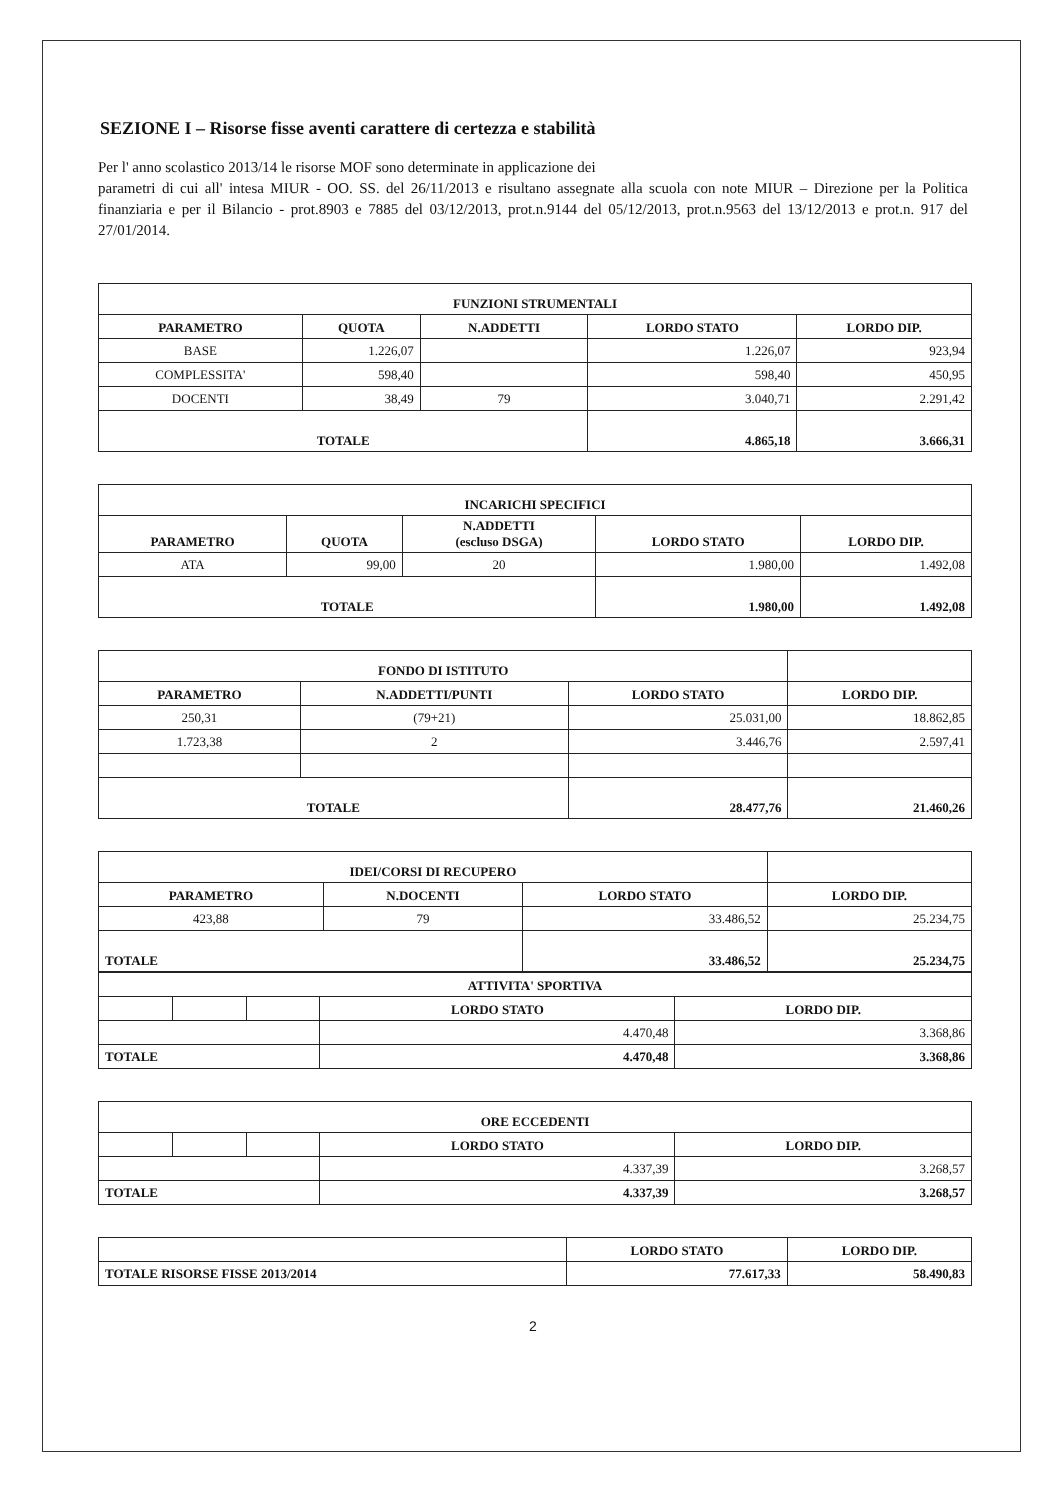SEZIONE I – Risorse fisse aventi carattere di certezza e stabilità
Per l' anno scolastico 2013/14 le risorse MOF sono determinate in applicazione dei
parametri di cui all' intesa MIUR - OO. SS. del 26/11/2013 e risultano assegnate alla scuola con note MIUR – Direzione per la Politica finanziaria e per il Bilancio - prot.8903 e 7885 del 03/12/2013, prot.n.9144 del 05/12/2013, prot.n.9563 del 13/12/2013 e prot.n. 917 del 27/01/2014.
| FUNZIONI STRUMENTALI | | | | |
| --- | --- | --- | --- | --- |
| PARAMETRO | QUOTA | N.ADDETTI | LORDO STATO | LORDO DIP. |
| BASE | 1.226,07 | | 1.226,07 | 923,94 |
| COMPLESSITA' | 598,40 | | 598,40 | 450,95 |
| DOCENTI | 38,49 | 79 | 3.040,71 | 2.291,42 |
| TOTALE | | | 4.865,18 | 3.666,31 |
| INCARICHI SPECIFICI | | | | |
| --- | --- | --- | --- | --- |
| PARAMETRO | QUOTA | N.ADDETTI (escluso DSGA) | LORDO STATO | LORDO DIP. |
| ATA | 99,00 | 20 | 1.980,00 | 1.492,08 |
| TOTALE | | | 1.980,00 | 1.492,08 |
| FONDO DI ISTITUTO | | | |
| --- | --- | --- | --- |
| PARAMETRO | N.ADDETTI/PUNTI | LORDO STATO | LORDO DIP. |
| 250,31 | (79+21) | 25.031,00 | 18.862,85 |
| 1.723,38 | 2 | 3.446,76 | 2.597,41 |
| TOTALE | | 28.477,76 | 21.460,26 |
| IDEI/CORSI DI RECUPERO | | | |
| --- | --- | --- | --- |
| PARAMETRO | N.DOCENTI | LORDO STATO | LORDO DIP. |
| 423,88 | 79 | 33.486,52 | 25.234,75 |
| TOTALE | | 33.486,52 | 25.234,75 |
| ATTIVITA' SPORTIVA | | | | |
| --- | --- | --- | --- | --- |
| | | | LORDO STATO | LORDO DIP. |
| | | | 4.470,48 | 3.368,86 |
| TOTALE | | | 4.470,48 | 3.368,86 |
| ORE ECCEDENTI | | | | |
| --- | --- | --- | --- | --- |
| | | | LORDO STATO | LORDO DIP. |
| | | | 4.337,39 | 3.268,57 |
| TOTALE | | | 4.337,39 | 3.268,57 |
| | LORDO STATO | LORDO DIP. |
| TOTALE RISORSE FISSE 2013/2014 | 77.617,33 | 58.490,83 |
2